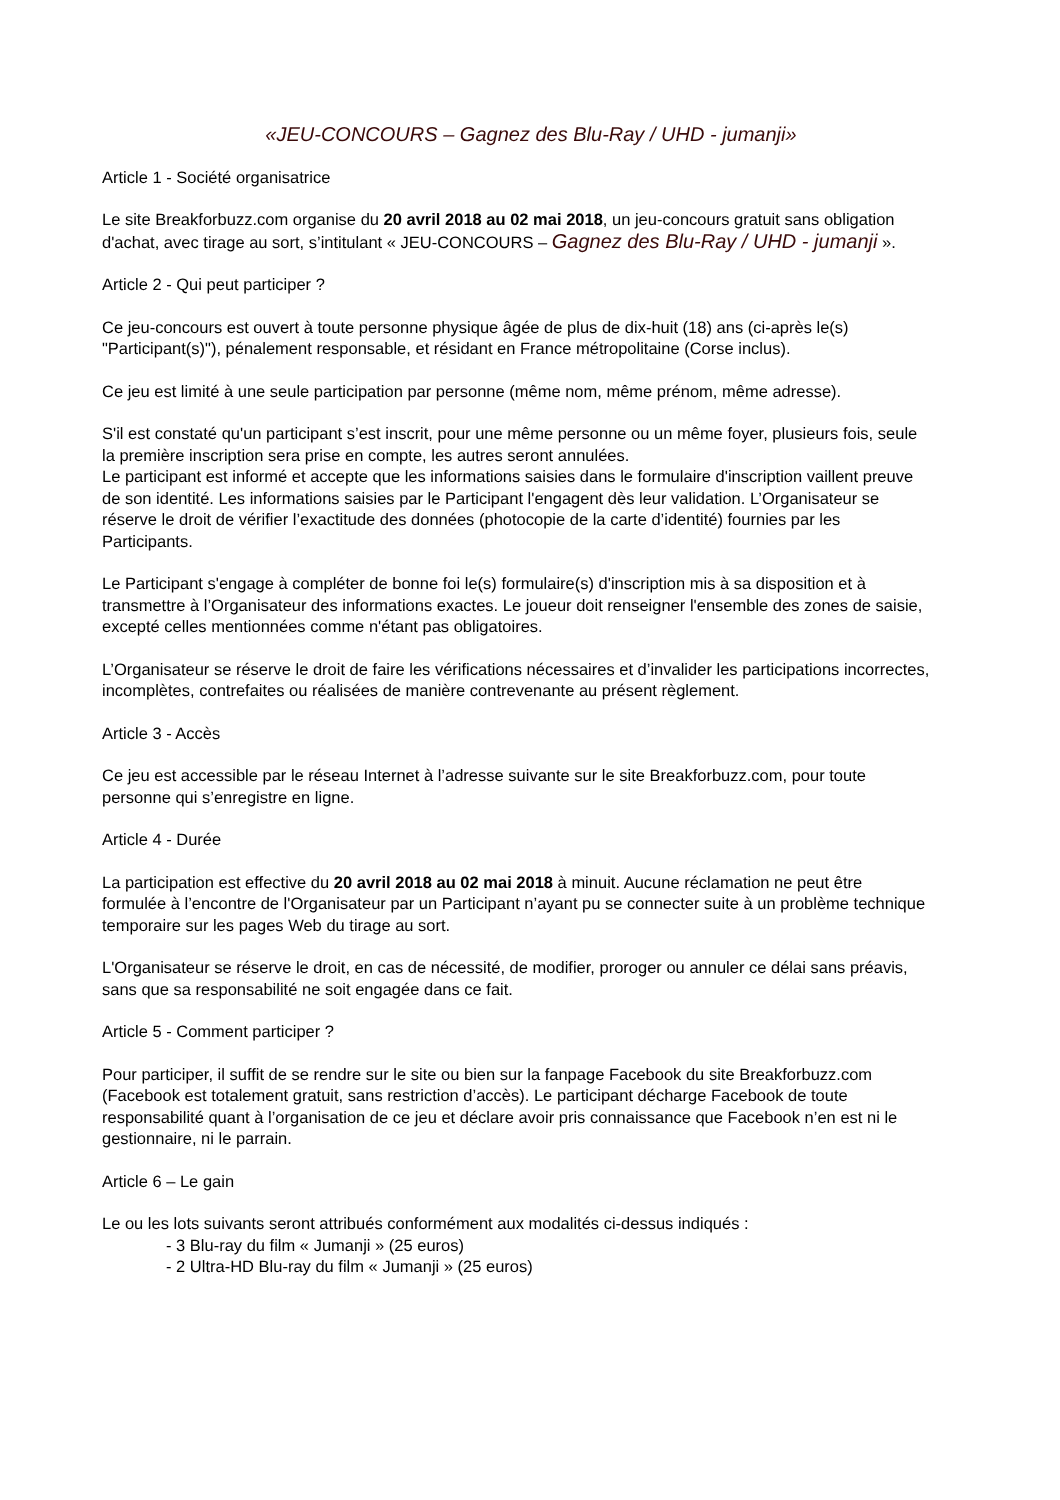«JEU-CONCOURS – Gagnez des Blu-Ray / UHD - jumanji»
Article 1 - Société organisatrice
Le site Breakforbuzz.com organise du 20 avril 2018 au 02 mai 2018, un jeu-concours gratuit sans obligation d'achat, avec tirage au sort, s’intitulant « JEU-CONCOURS – Gagnez des Blu-Ray / UHD - jumanji ».
Article 2 - Qui peut participer ?
Ce jeu-concours est ouvert à toute personne physique âgée de plus de dix-huit (18) ans (ci-après le(s) "Participant(s)"), pénalement responsable, et résidant en France métropolitaine (Corse inclus).
Ce jeu est limité à une seule participation par personne (même nom, même prénom, même adresse).
S'il est constaté qu'un participant s’est inscrit, pour une même personne ou un même foyer, plusieurs fois, seule la première inscription sera prise en compte, les autres seront annulées.
Le participant est informé et accepte que les informations saisies dans le formulaire d'inscription vaillent preuve de son identité. Les informations saisies par le Participant l'engagent dès leur validation. L’Organisateur se réserve le droit de vérifier l’exactitude des données (photocopie de la carte d’identité) fournies par les Participants.
Le Participant s'engage à compléter de bonne foi le(s) formulaire(s) d'inscription mis à sa disposition et à transmettre à l’Organisateur des informations exactes. Le joueur doit renseigner l'ensemble des zones de saisie, excepté celles mentionnées comme n'étant pas obligatoires.
L’Organisateur se réserve le droit de faire les vérifications nécessaires et d’invalider les participations incorrectes, incomplètes, contrefaites ou réalisées de manière contrevenante au présent règlement.
Article 3 - Accès
Ce jeu est accessible par le réseau Internet à l’adresse suivante sur le site Breakforbuzz.com, pour toute personne qui s’enregistre en ligne.
Article 4 - Durée
La participation est effective du 20 avril 2018 au 02 mai 2018 à minuit. Aucune réclamation ne peut être formulée à l’encontre de l'Organisateur par un Participant n’ayant pu se connecter suite à un problème technique temporaire sur les pages Web du tirage au sort.
L'Organisateur se réserve le droit, en cas de nécessité, de modifier, proroger ou annuler ce délai sans préavis, sans que sa responsabilité ne soit engagée dans ce fait.
Article 5 - Comment participer ?
Pour participer, il suffit de se rendre sur le site ou bien sur la fanpage Facebook du site Breakforbuzz.com (Facebook est totalement gratuit, sans restriction d’accès). Le participant décharge Facebook de toute responsabilité quant à l’organisation de ce jeu et déclare avoir pris connaissance que Facebook n’en est ni le gestionnaire, ni le parrain.
Article 6 – Le gain
Le ou les lots suivants seront attribués conformément aux modalités ci-dessus indiqués :
- 3 Blu-ray du film « Jumanji » (25 euros)
- 2 Ultra-HD Blu-ray du film « Jumanji » (25 euros)